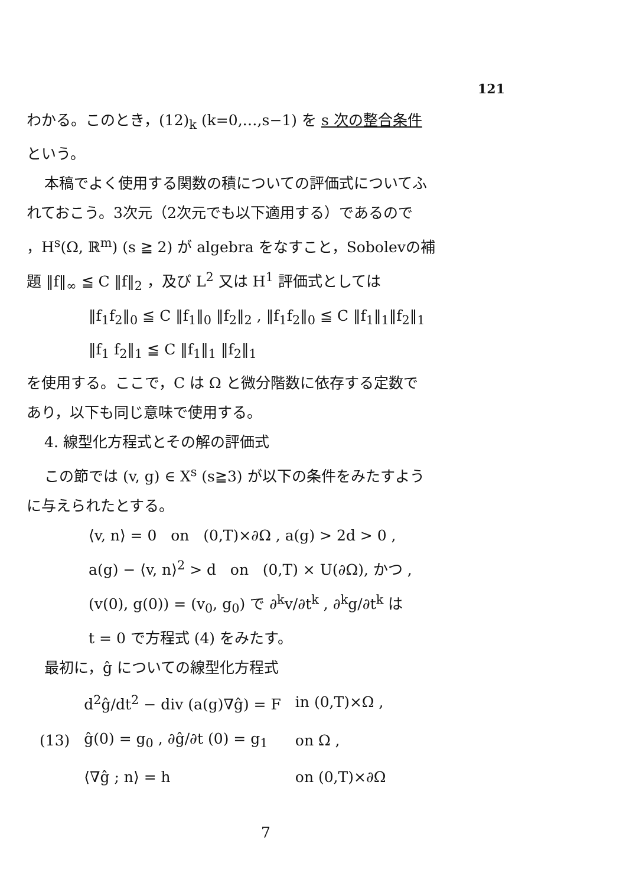121
わかる。このとき，(12)<sub>k</sub> (k=0,…,s−1) を s 次の整合条件
という。
本稿でよく使用する関数の積についての評価式についてふ
れておこう。3次元（2次元でも以下適用する）であるので
，H<sup>s</sup>(Ω, ℝ<sup>m</sup>) (s ≧ 2) が algebra をなすこと，Sobolevの補
題 ‖f‖<sub>∞</sub> ≦ C ‖f‖<sub>2</sub> ，及び L<sup>2</sup> 又は H<sup>1</sup> 評価式としては
‖f<sub>1</sub>f<sub>2</sub>‖<sub>0</sub> ≦ C ‖f<sub>1</sub>‖<sub>0</sub> ‖f<sub>2</sub>‖<sub>2</sub> , ‖f<sub>1</sub>f<sub>2</sub>‖<sub>0</sub> ≦ C ‖f<sub>1</sub>‖<sub>1</sub>‖f<sub>2</sub>‖<sub>1</sub>
‖f<sub>1</sub> f<sub>2</sub>‖<sub>1</sub> ≦ C ‖f<sub>1</sub>‖<sub>1</sub> ‖f<sub>2</sub>‖<sub>1</sub>
を使用する。ここで，C は Ω と微分階数に依存する定数で
あり，以下も同じ意味で使用する。
4. 線型化方程式とその解の評価式
この節では (v, g) ∈ X<sup>s</sup> (s≧3) が以下の条件をみたすよう
に与えられたとする。
⟨v, n⟩ = 0 on (0,T)×∂Ω , a(g) > 2d > 0 ,
a(g) − ⟨v, n⟩<sup>2</sup> > d on (0,T) × U(∂Ω), かつ ,
(v(0), g(0)) = (v<sub>0</sub>, g<sub>0</sub>) で ∂<sup>k</sup>v/∂t<sup>k</sup> , ∂<sup>k</sup>g/∂t<sup>k</sup> は
t = 0 で方程式 (4) をみたす。
最初に，ĝ についての線型化方程式
| | d<sup>2</sup>ĝ/dt<sup>2</sup> − div (a(g)∇ĝ) = F | in (0,T)×Ω , |
| (13) | ĝ(0) = g<sub>0</sub> , ∂ĝ/∂t (0) = g<sub>1</sub> | on Ω , |
| | ⟨∇ĝ ; n⟩ = h | on (0,T)×∂Ω |
7